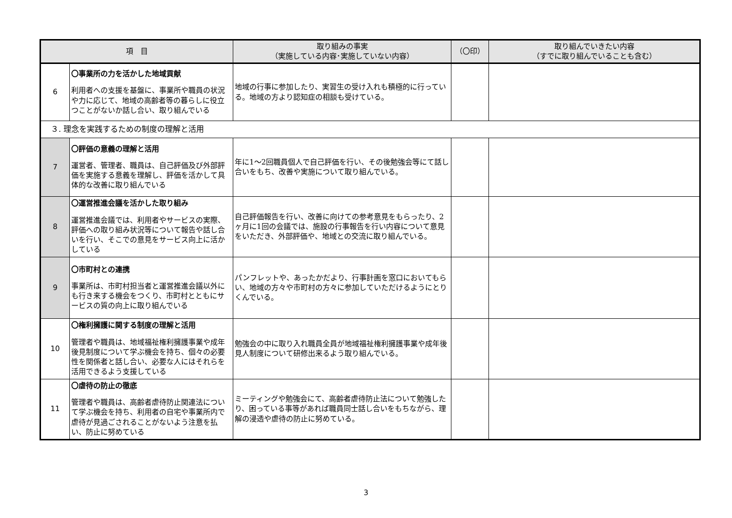| 項 目 | | 取り組みの事実 （実施している内容･実施していない内容） | （〇印） | 取り組んでいきたい内容 （すでに取り組んでいることも含む） |
| --- | --- | --- | --- | --- |
| 6 | 〇事業所の力を活かした地域貢献 利用者への支援を基盤に、事業所や職員の状況や力に応じて、地域の高齢者等の暮らしに役立つことがないか話し合い、取り組んでいる | 地域の行事に参加したり、実習生の受け入れも積極的に行っている。地域の方より認知症の相談も受けている。 | | |
| ３. 理念を実践するための制度の理解と活用 | | | | |
| 7 | 〇評価の意義の理解と活用 運営者、管理者、職員は、自己評価及び外部評価を実施する意義を理解し、評価を活かして具体的な改善に取り組んでいる | 年に1～2回職員個人で自己評価を行い、その後勉強会等にて話し合いをもち、改善や実施について取り組んでいる。 | | |
| 8 | 〇運営推進会議を活かした取り組み 運営推進会議では、利用者やサービスの実際、評価への取り組み状況等について報告や話し合いを行い、そこでの意見をサービス向上に活かしている | 自己評価報告を行い、改善に向けての参考意見をもらったり、2ヶ月に1回の会議では、施設の行事報告を行い内容について意見をいただき、外部評価や、地域との交流に取り組んでいる。 | | |
| 9 | 〇市町村との連携 事業所は、市町村担当者と運営推進会議以外にも行き来する機会をつくり、市町村とともにサービスの質の向上に取り組んでいる | パンフレットや、あったかだより、行事計画を窓口においてもらい、地域の方々や市町村の方々に参加していただけるようにとりくんでいる。 | | |
| 10 | 〇権利擁護に関する制度の理解と活用 管理者や職員は、地域福祉権利擁護事業や成年後見制度について学ぶ機会を持ち、個々の必要性を関係者と話し合い、必要な人にはそれらを活用できるよう支援している | 勉強会の中に取り入れ職員全員が地域福祉権利擁護事業や成年後見人制度について研修出来るよう取り組んでいる。 | | |
| 11 | 〇虐待の防止の徹底 管理者や職員は、高齢者虐待防止関連法について学ぶ機会を持ち、利用者の自宅や事業所内で虐待が見過ごされることがないよう注意を払い、防止に努めている | ミーティングや勉強会にて、高齢者虐待防止法について勉強したり、困っている事等があれば職員同士話し合いをもちながら、理解の浸透や虐待の防止に努めている。 | | |
3